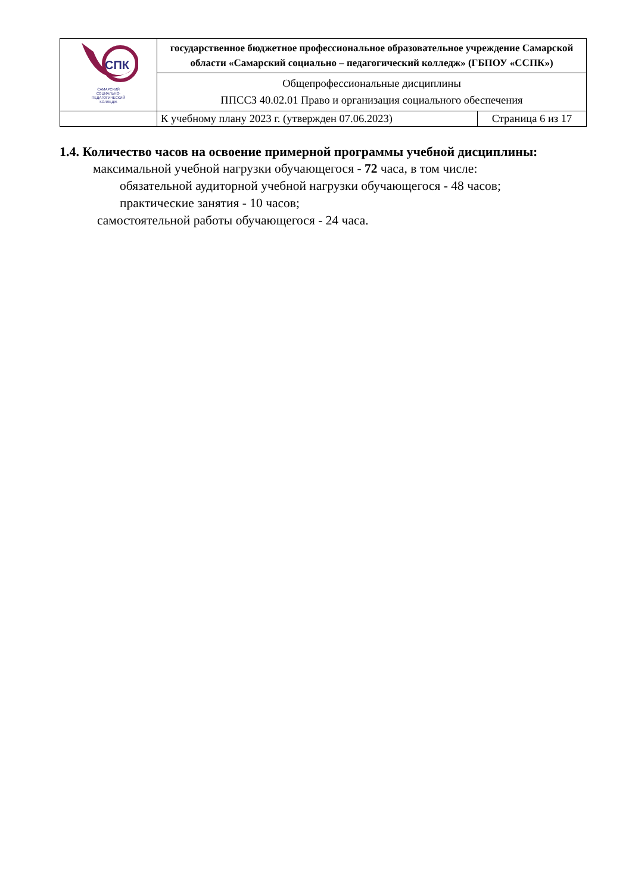| СПК САМАРСКИЙ СОЦИАЛЬНО- ПЕДАГОГИЧЕСКИЙ КОЛЛЕДЖ | государственное бюджетное профессиональное образовательное учреждение Самарской области «Самарский социально – педагогический колледж» (ГБПОУ «ССПК») | |
| | Общепрофессиональные дисциплины ППССЗ 40.02.01 Право и организация социального обеспечения | |
| | К учебному плану 2023 г. (утвержден 07.06.2023) | Страница 6 из 17 |
1.4. Количество часов на освоение примерной программы учебной дисциплины:
максимальной учебной нагрузки обучающегося - 72 часа, в том числе:
обязательной аудиторной учебной нагрузки обучающегося - 48 часов;
практические занятия - 10 часов;
самостоятельной работы обучающегося - 24 часа.